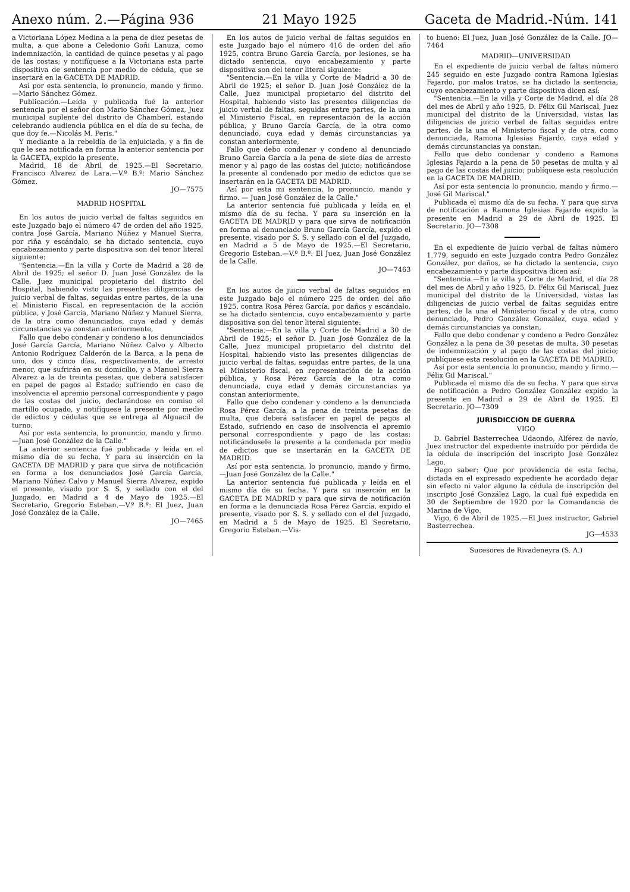Anexo núm. 2.—Página 936 21 Mayo 1925 Gaceta de Madrid.-Núm. 141
a Victoriana López Medina a la pena de diez pesetas de multa, a que abone a Celedonio Goñi Lanuza, como indemnización, la cantidad de quince pesetas y al pago de las costas; y notifíquese a la Victoriana esta parte dispositiva de sentencia por medio de cédula, que se insertará en la GACETA DE MADRID.
Así por esta sentencia, lo pronuncio, mando y firmo.—Mario Sánchez Gómez.
Publicación.—Leída y publicada fué la anterior sentencia por el señor don Mario Sánchez Gómez, Juez municipal suplente del distrito de Chamberí, estando celebrando audiencia pública en el día de su fecha, de que doy fe.—Nicolás M. Peris."
Y mediante a la rebeldía de la enjuiciada, y a fin de que le sea notificada en forma la anterior sentencia por la GACETA, expido la presente.
Madrid, 18 de Abril de 1925.—El Secretario, Francisco Alvarez de Lara.—V.º B.º: Mario Sánchez Gómez.
JO—7575
MADRID HOSPITAL
En los autos de juicio verbal de faltas seguidos en este Juzgado bajo el número 47 de orden del año 1925, contra José García, Mariano Núñez y Manuel Sierra, por riña y escándalo, se ha dictado sentencia, cuyo encabezamiento y parte dispositiva son del tenor literal siguiente:
"Sentencia.—En la villa y Corte de Madrid a 28 de Abril de 1925; el señor D. Juan José González de la Calle, Juez municipal propietario del distrito del Hospital, habiendo visto las presentes diligencias de juicio verbal de faltas, seguidas entre partes, de la una el Ministerio Fiscal, en representación de la acción pública, y José García, Mariano Núñez y Manuel Sierra, de la otra como denunciados, cuya edad y demás circunstancias ya constan anteriormente,
Fallo que debo condenar y condeno a los denunciados José García García, Mariano Núñez Calvo y Alberto Antonio Rodríguez Calderón de la Barca, a la pena de uno, dos y cinco días, respectivamente, de arresto menor, que sufrirán en su domicilio, y a Manuel Sierra Alvarez a la de treinta pesetas, que deberá satisfacer en papel de pagos al Estado; sufriendo en caso de insolvencia el apremio personal correspondiente y pago de las costas del juicio, declarándose en comiso el martillo ocupado, y notifíquese la presente por medio de edictos y cédulas que se entrega al Alguacil de turno.
Así por esta sentencia, lo pronuncio, mando y firmo.—Juan José González de la Calle."
La anterior sentencia fué publicada y leída en el mismo día de su fecha. Y para su inserción en la GACETA DE MADRID y para que sirva de notificación en forma a los denunciados José García García, Mariano Núñez Calvo y Manuel Sierra Alvarez, expido el presente, visado por S. S. y sellado con el del Juzgado, en Madrid a 4 de Mayo de 1925.—El Secretario, Gregorio Esteban.—V.º B.º: El Juez, Juan José González de la Calle.
JO—7465
En los autos de juicio verbal de faltas seguidos en este Juzgado bajo el número 416 de orden del año 1925, contra Bruno García García, por lesiones, se ha dictado sentencia, cuyo encabezamiento y parte dispositiva son del tenor literal siguiente:
"Sentencia.—En la villa y Corte de Madrid a 30 de Abril de 1925; el señor D. Juan José González de la Calle, Juez municipal propietario del distrito del Hospital, habiendo visto las presentes diligencias de juicio verbal de faltas, seguidas entre partes, de la una el Ministerio Fiscal, en representación de la acción pública, y Bruno García García, de la otra como denunciado, cuya edad y demás circunstancias ya constan anteriormente,
Fallo que debo condenar y condeno al denunciado Bruno García García a la pena de siete días de arresto menor y al pago de las costas del juicio; notificándose la presente al condenado por medio de edictos que se insertarán en la GACETA DE MADRID.
Así por esta mi sentencia, lo pronuncio, mando y firmo. — Juan José González de la Calle."
La anterior sentencia fué publicada y leída en el mismo día de su fecha. Y para su inserción en la GACETA DE MADRID y para que sirva de notificación en forma al denunciado Bruno García García, expido el presente, visado por S. S. y sellado con el del Juzgado, en Madrid a 5 de Mayo de 1925.—El Secretario, Gregorio Esteban.—V.º B.º: El Juez, Juan José González de la Calle.
JO—7463
En los autos de juicio verbal de faltas seguidos en este Juzgado bajo el número 225 de orden del año 1925, contra Rosa Pérez García, por daños y escándalo, se ha dictado sentencia, cuyo encabezamiento y parte dispositiva son del tenor literal siguiente:
"Sentencia.—En la villa y Corte de Madrid a 30 de Abril de 1925; el señor D. Juan José González de la Calle, Juez municipal propietario del distrito del Hospital, habiendo visto las presentes diligencias de juicio verbal de faltas, seguidas entre partes, de la una el Ministerio fiscal, en representación de la acción pública, y Rosa Pérez García de la otra como denunciada, cuya edad y demás circunstancias ya constan anteriormente,
Fallo que debo condenar y condeno a la denunciada Rosa Pérez García, a la pena de treinta pesetas de multa, que deberá satisfacer en papel de pagos al Estado, sufriendo en caso de insolvencia el apremio personal correspondiente y pago de las costas; notificándosele la presente a la condenada por medio de edictos que se insertarán en la GACETA DE MADRID.
Así por esta sentencia, lo pronuncio, mando y firmo.—Juan José González de la Calle."
La anterior sentencia fué publicada y leída en el mismo día de su fecha. Y para su inserción en la GACETA DE MADRID y para que sirva de notificación en forma a la denunciada Rosa Pérez García, expido el presente, visado por S. S. y sellado con el del Juzgado, en Madrid a 5 de Mayo de 1925. El Secretario, Gregorio Esteban.—Vis-
to bueno: El Juez, Juan José González de la Calle. JO—7464
MADRID—UNIVERSIDAD
En el expediente de juicio verbal de faltas número 245 seguido en este Juzgado contra Ramona Iglesias Fajardo, por malos tratos, se ha dictado la sentencia, cuyo encabezamiento y parte dispositiva dicen así:
"Sentencia.—En la villa y Corte de Madrid, el día 28 del mes de Abril y año 1925, D. Félix Gil Mariscal, Juez municipal del distrito de la Universidad, vistas las diligencias de juicio verbal de faltas seguidas entre partes, de la una el Ministerio fiscal y de otra, como denunciada, Ramona Iglesias Fajardo, cuya edad y demás circunstancias ya constan,
Fallo que debo condenar y condeno a Ramona Iglesias Fajardo a la pena de 50 pesetas de multa y al pago de las costas del juicio; publíquese esta resolución en la GACETA DE MADRID.
Así por esta sentencia lo pronuncio, mando y firmo.—José Gil Mariscal."
Publicada el mismo día de su fecha. Y para que sirva de notificación a Ramona Iglesias Fajardo expido la presente en Madrid a 29 de Abril de 1925. El Secretario. JO—7308
En el expediente de juicio verbal de faltas número 1.779, seguido en este Juzgado contra Pedro González González, por daños, se ha dictado la sentencia, cuyo encabezamiento y parte dispositiva dicen así:
"Sentencia.—En la villa y Corte de Madrid, el día 28 del mes de Abril y año 1925, D. Félix Gil Mariscal, Juez municipal del distrito de la Universidad, vistas las diligencias de juicio verbal de faltas seguidas entre partes, de la una el Ministerio fiscal y de otra, como denunciado, Pedro González González, cuya edad y demás circunstancias ya constan,
Fallo que debo condenar y condeno a Pedro González González a la pena de 30 pesetas de multa, 30 pesetas de indemnización y al pago de las costas del juicio; publíquese esta resolución en la GACETA DE MADRID.
Así por esta sentencia lo pronuncio, mando y firmo.—Félix Gil Mariscal."
Publicada el mismo día de su fecha. Y para que sirva de notificación a Pedro González González expido la presente en Madrid a 29 de Abril de 1925. El Secretario. JO—7309
JURISDICCION DE GUERRA
VIGO
D. Gabriel Basterrechea Udaondo, Alférez de navío, Juez instructor del expediente instruído por pérdida de la cédula de inscripción del inscripto José González Lago.
Hago saber: Que por providencia de esta fecha, dictada en el expresado expediente he acordado dejar sin efecto ni valor alguno la cédula de inscripción del inscripto José González Lago, la cual fué expedida en 30 de Septiembre de 1920 por la Comandancia de Marina de Vigo.
Vigo, 6 de Abril de 1925.—El Juez instructor, Gabriel Basterrechea.
JG—4533
Sucesores de Rivadeneyra (S. A.)